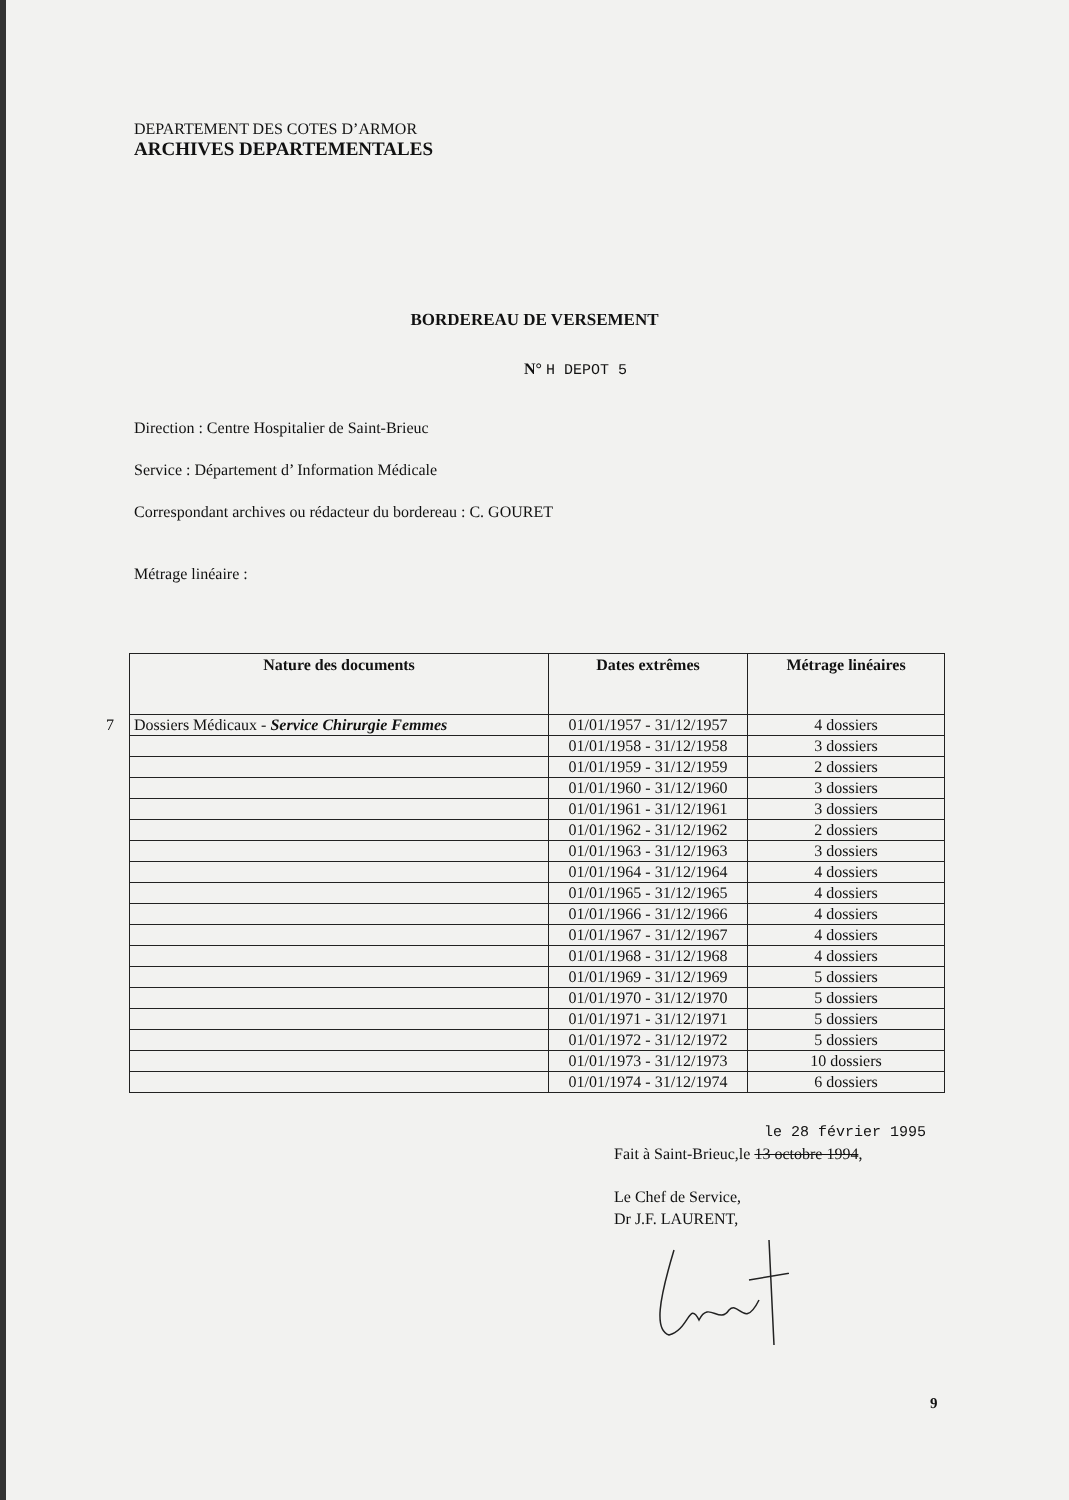DEPARTEMENT DES COTES D’ARMOR
ARCHIVES DEPARTEMENTALES
BORDEREAU DE VERSEMENT
N° H DEPOT 5
Direction : Centre Hospitalier de Saint-Brieuc
Service : Département d’ Information Médicale
Correspondant archives ou rédacteur du bordereau : C. GOURET
Métrage linéaire :
| Nature des documents | Dates extrêmes | Métrage linéaires |
| --- | --- | --- |
| 7 Dossiers Médicaux - Service Chirurgie Femmes | 01/01/1957 - 31/12/1957 | 4 dossiers |
| | 01/01/1958 - 31/12/1958 | 3 dossiers |
| | 01/01/1959 - 31/12/1959 | 2 dossiers |
| | 01/01/1960 - 31/12/1960 | 3 dossiers |
| | 01/01/1961 - 31/12/1961 | 3 dossiers |
| | 01/01/1962 - 31/12/1962 | 2 dossiers |
| | 01/01/1963 - 31/12/1963 | 3 dossiers |
| | 01/01/1964 - 31/12/1964 | 4 dossiers |
| | 01/01/1965 - 31/12/1965 | 4 dossiers |
| | 01/01/1966 - 31/12/1966 | 4 dossiers |
| | 01/01/1967 - 31/12/1967 | 4 dossiers |
| | 01/01/1968 - 31/12/1968 | 4 dossiers |
| | 01/01/1969 - 31/12/1969 | 5 dossiers |
| | 01/01/1970 - 31/12/1970 | 5 dossiers |
| | 01/01/1971 - 31/12/1971 | 5 dossiers |
| | 01/01/1972 - 31/12/1972 | 5 dossiers |
| | 01/01/1973 - 31/12/1973 | 10 dossiers |
| | 01/01/1974 - 31/12/1974 | 6 dossiers |
le 28 février 1995
Fait à Saint-Brieuc,le 13 octobre 1994,
Le Chef de Service,
Dr J.F. LAURENT,
9